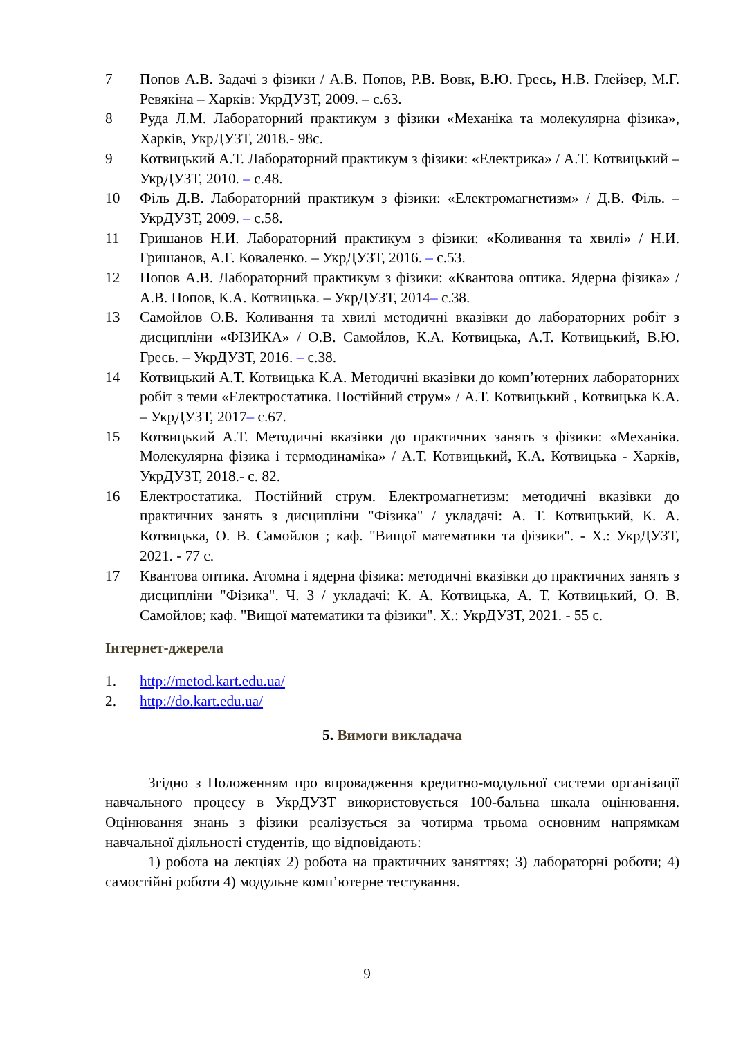7 Попов А.В. Задачі з фізики / А.В. Попов, Р.В. Вовк, В.Ю. Гресь, Н.В. Глейзер, М.Г. Ревякіна – Харків: УкрДУЗТ, 2009. – с.63.
8 Руда Л.М. Лабораторний практикум з фізики «Механіка та молекулярна фізика», Харків, УкрДУЗТ, 2018.- 98с.
9 Котвицький А.Т. Лабораторний практикум з фізики: «Електрика» / А.Т. Котвицький – УкрДУЗТ, 2010. – с.48.
10 Філь Д.В. Лабораторний практикум з фізики: «Електромагнетизм» / Д.В. Філь. – УкрДУЗТ, 2009. – с.58.
11 Гришанов Н.И. Лабораторний практикум з фізики: «Коливання та хвилі» / Н.И. Гришанов, А.Г. Коваленко. – УкрДУЗТ, 2016. – с.53.
12 Попов А.В. Лабораторний практикум з фізики: «Квантова оптика. Ядерна фізика» / А.В. Попов, К.А. Котвицька. – УкрДУЗТ, 2014– с.38.
13 Самойлов О.В. Коливання та хвилі методичні вказівки до лабораторних робіт з дисципліни «ФІЗИКА» / О.В. Самойлов, К.А. Котвицька, А.Т. Котвицький, В.Ю. Гресь. – УкрДУЗТ, 2016. – с.38.
14 Котвицький А.Т. Котвицька К.А. Методичні вказівки до комп’ютерних лабораторних робіт з теми «Електростатика. Постійний струм» / А.Т. Котвицький , Котвицька К.А. – УкрДУЗТ, 2017– с.67.
15 Котвицький А.Т. Методичні вказівки до практичних занять з фізики: «Механіка. Молекулярна фізика і термодинаміка» / А.Т. Котвицький, К.А. Котвицька - Харків, УкрДУЗТ, 2018.- с. 82.
16 Електростатика. Постійний струм. Електромагнетизм: методичні вказівки до практичних занять з дисципліни "Фізика" / укладачі: А. Т. Котвицький, К. А. Котвицька, О. В. Самойлов ; каф. "Вищої математики та фізики". - Х.: УкрДУЗТ, 2021. - 77 с.
17 Квантова оптика. Атомна і ядерна фізика: методичні вказівки до практичних занять з дисципліни "Фізика". Ч. 3 / укладачі: К. А. Котвицька, А. Т. Котвицький, О. В. Самойлов; каф. "Вищої математики та фізики". Х.: УкрДУЗТ, 2021. - 55 с.
Інтернет-джерела
1. http://metod.kart.edu.ua/
2. http://do.kart.edu.ua/
5. Вимоги викладача
Згідно з Положенням про впровадження кредитно-модульної системи організації навчального процесу в УкрДУЗТ використовується 100-бальна шкала оцінювання. Оцінювання знань з фізики реалізується за чотирма трьома основним напрямкам навчальної діяльності студентів, що відповідають:
1) робота на лекціях 2) робота на практичних заняттях; 3) лабораторні роботи; 4) самостійні роботи 4) модульне комп’ютерне тестування.
9